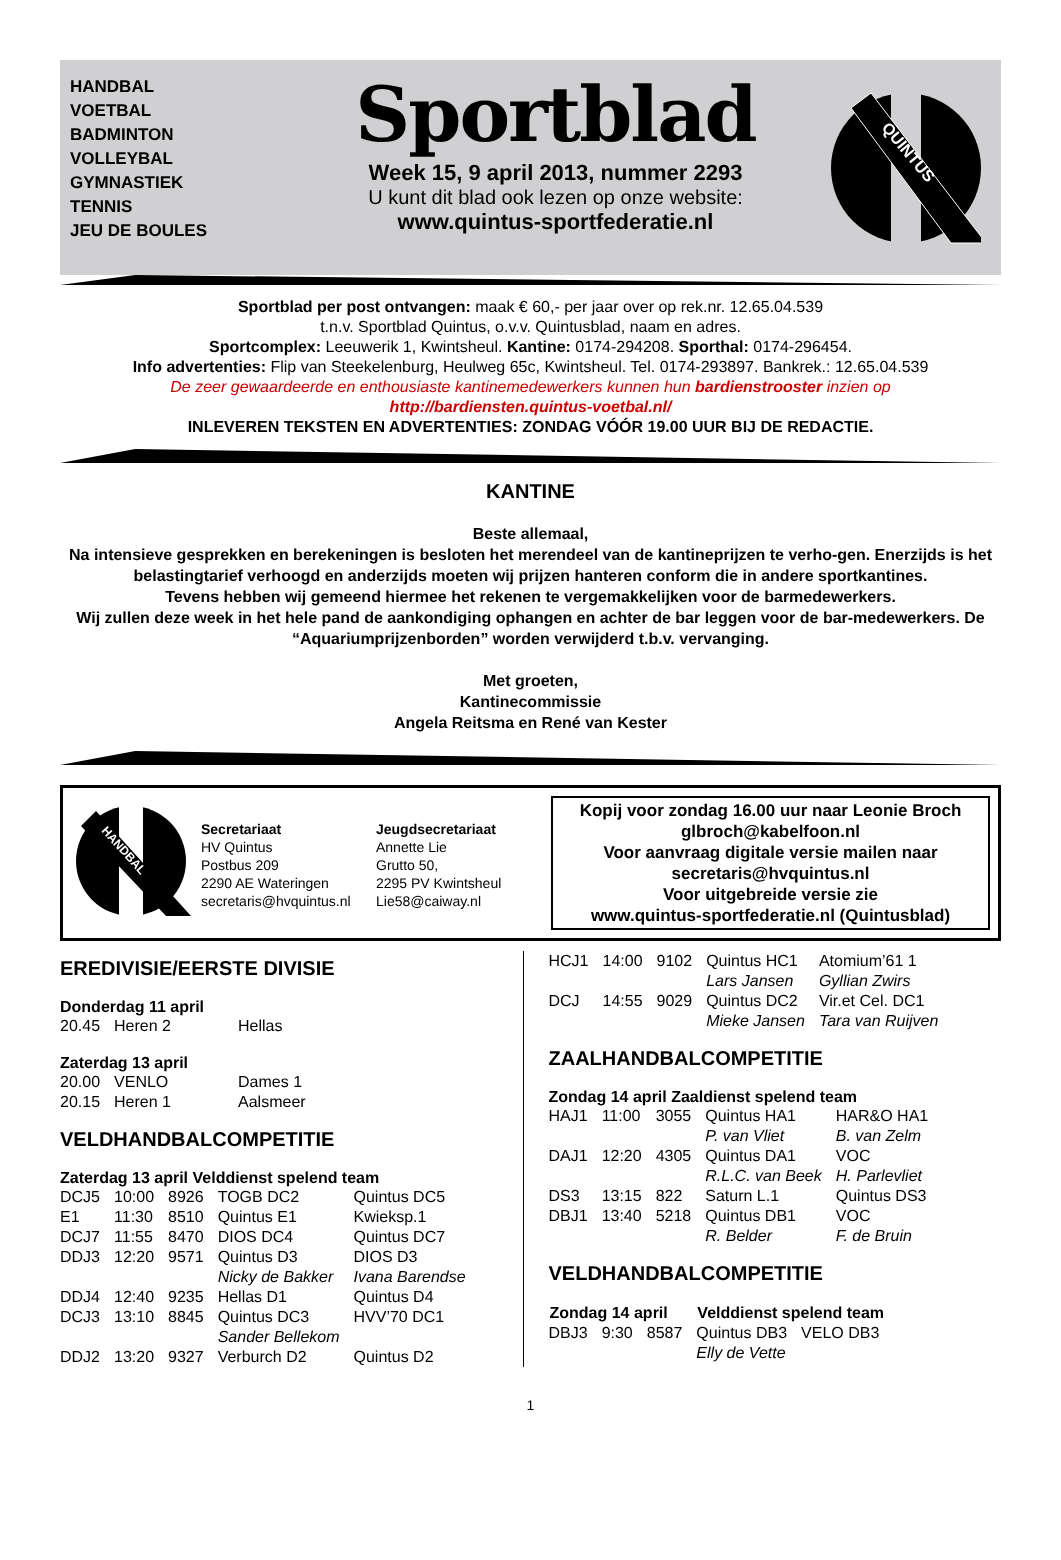HANDBAL
VOETBAL
BADMINTON
VOLLEYBAL
GYMNASTIEK
TENNIS
JEU DE BOULES
Sportblad
Week 15, 9 april 2013, nummer 2293
U kunt dit blad ook lezen op onze website:
www.quintus-sportfederatie.nl
QUINTUS
Sportblad per post ontvangen: maak € 60,- per jaar over op rek.nr. 12.65.04.539
t.n.v. Sportblad Quintus, o.v.v. Quintusblad, naam en adres.
Sportcomplex: Leeuwerik 1, Kwintsheul. Kantine: 0174-294208. Sporthal: 0174-296454.
Info advertenties: Flip van Steekelenburg, Heulweg 65c, Kwintsheul. Tel. 0174-293897. Bankrek.: 12.65.04.539
De zeer gewaardeerde en enthousiaste kantinemedewerkers kunnen hun bardienstrooster inzien op
http://bardiensten.quintus-voetbal.nl/
INLEVEREN TEKSTEN EN ADVERTENTIES: ZONDAG VÓÓR 19.00 UUR BIJ DE REDACTIE.
KANTINE
Beste allemaal,
Na intensieve gesprekken en berekeningen is besloten het merendeel van de kantineprijzen te verho-gen. Enerzijds is het belastingtarief verhoogd en anderzijds moeten wij prijzen hanteren conform die in andere sportkantines.
Tevens hebben wij gemeend hiermee het rekenen te vergemakkelijken voor de barmedewerkers.
Wij zullen deze week in het hele pand de aankondiging ophangen en achter de bar leggen voor de bar-medewerkers. De “Aquariumprijzenborden” worden verwijderd t.b.v. vervanging.
Met groeten,
Kantinecommissie
Angela Reitsma en René van Kester
HANDBAL
Secretariaat
HV Quintus
Postbus 209
2290 AE Wateringen
secretaris@hvquintus.nl
Jeugdsecretariaat
Annette Lie
Grutto 50,
2295 PV Kwintsheul
Lie58@caiway.nl
Kopij voor zondag 16.00 uur naar Leonie Broch
glbroch@kabelfoon.nl
Voor aanvraag digitale versie mailen naar
secretaris@hvquintus.nl
Voor uitgebreide versie zie
www.quintus-sportfederatie.nl (Quintusblad)
EREDIVISIE/EERSTE DIVISIE
Donderdag 11 april
| 20.45 | Heren 2 | Hellas |
Zaterdag 13 april
| 20.00 | VENLO | Dames 1 |
| 20.15 | Heren 1 | Aalsmeer |
VELDHANDBALCOMPETITIE
Zaterdag 13 april Velddienst spelend team
| DCJ5 | 10:00 | 8926 | TOGB DC2 | Quintus DC5 |
| E1 | 11:30 | 8510 | Quintus E1 | Kwieksp.1 |
| DCJ7 | 11:55 | 8470 | DIOS DC4 | Quintus DC7 |
| DDJ3 | 12:20 | 9571 | Quintus D3 | DIOS D3 |
| | | | Nicky de Bakker | Ivana Barendse |
| DDJ4 | 12:40 | 9235 | Hellas D1 | Quintus D4 |
| DCJ3 | 13:10 | 8845 | Quintus DC3 | HVV’70 DC1 |
| | | | Sander Bellekom | |
| DDJ2 | 13:20 | 9327 | Verburch D2 | Quintus D2 |
| HCJ1 | 14:00 | 9102 | Quintus HC1 | Atomium’61 1 |
| | | | Lars Jansen | Gyllian Zwirs |
| DCJ | 14:55 | 9029 | Quintus DC2 | Vir.et Cel. DC1 |
| | | | Mieke Jansen | Tara van Ruijven |
ZAALHANDBALCOMPETITIE
Zondag 14 april Zaaldienst spelend team
| HAJ1 | 11:00 | 3055 | Quintus HA1 | HAR&O HA1 |
| | | | P. van Vliet | B. van Zelm |
| DAJ1 | 12:20 | 4305 | Quintus DA1 | VOC |
| | | | R.L.C. van Beek | H. Parlevliet |
| DS3 | 13:15 | 822 | Saturn L.1 | Quintus DS3 |
| DBJ1 | 13:40 | 5218 | Quintus DB1 | VOC |
| | | | R. Belder | F. de Bruin |
VELDHANDBALCOMPETITIE
| Zondag 14 april | | | Velddienst spelend team | |
| --- | --- | --- | --- | --- |
| DBJ3 | 9:30 | 8587 | Quintus DB3 | VELO DB3 |
| | | | Elly de Vette | |
1